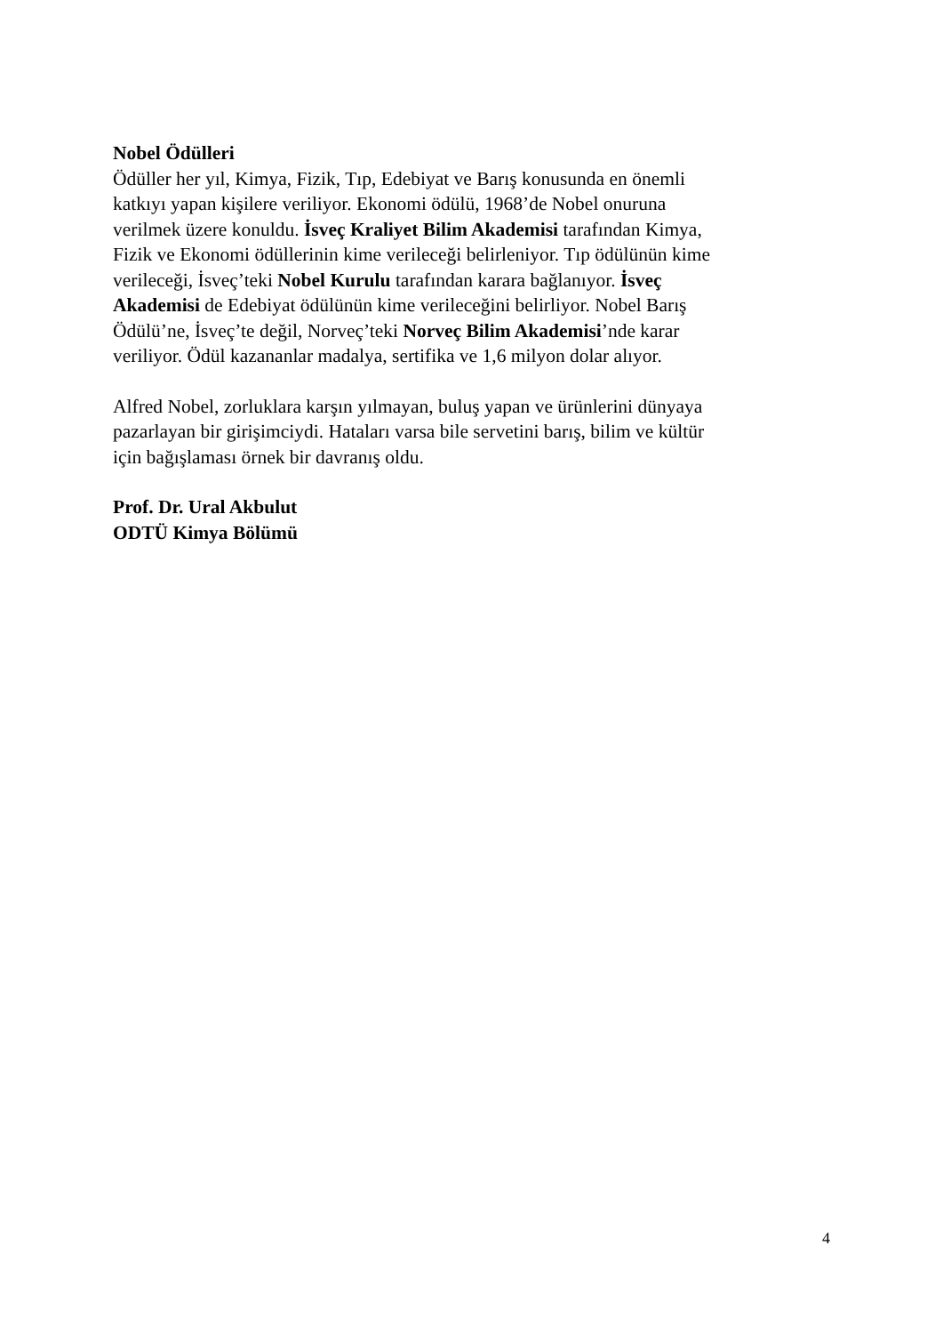Nobel Ödülleri
Ödüller her yıl, Kimya, Fizik, Tıp, Edebiyat ve Barış konusunda en önemli
katkıyı yapan kişilere veriliyor. Ekonomi ödülü, 1968’de Nobel onuruna
verilmek üzere konuldu. İsveç Kraliyet Bilim Akademisi tarafından Kimya,
Fizik ve Ekonomi ödüllerinin kime verileceği belirleniyor. Tıp ödülünün kime
verileceği, İsveç’teki Nobel Kurulu tarafından karara bağlanıyor. İsveç
Akademisi de Edebiyat ödülünün kime verileceğini belirliyor. Nobel Barış
Ödülü’ne, İsveç’te değil, Norveç’teki Norveç Bilim Akademisi’nde karar
veriliyor. Ödül kazananlar madalya, sertifika ve 1,6 milyon dolar alıyor.
Alfred Nobel, zorluklara karşın yılmayan, buluş yapan ve ürünlerini dünyaya
pazarlayan bir girişimciydi. Hataları varsa bile servetini barış, bilim ve kültür
için bağışlaması örnek bir davranış oldu.
Prof. Dr. Ural Akbulut
ODTÜ Kimya Bölümü
4